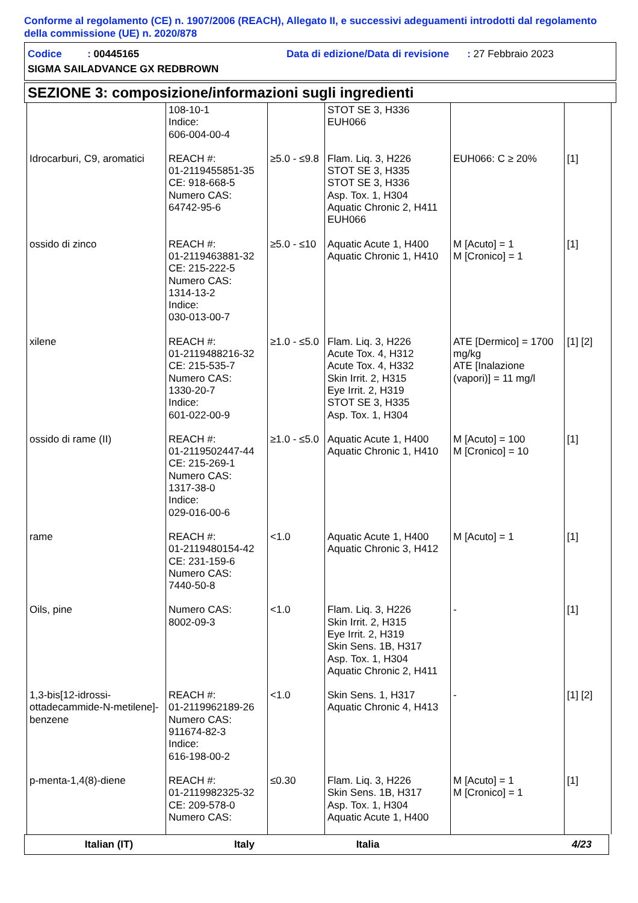Conforme al regolamento (CE) n. 1907/2006 (REACH), Allegato II, e successivi adeguamenti introdotti dal regolamento della commissione (UE) n. 2020/878
Codice : 00445165 Data di edizione/Data di revisione: 27 Febbraio 2023
SIGMA SAILADVANCE GX REDBROWN
SEZIONE 3: composizione/informazioni sugli ingredienti
| | 108-10-1 Indice: 606-004-00-4 | | STOT SE 3, H336 EUH066 | | |
| Idrocarburi, C9, aromatici | REACH #: 01-2119455851-35 CE: 918-668-5 Numero CAS: 64742-95-6 | ≥5.0 - ≤9.8 | Flam. Liq. 3, H226 STOT SE 3, H335 STOT SE 3, H336 Asp. Tox. 1, H304 Aquatic Chronic 2, H411 EUH066 | EUH066: C ≥ 20% | [1] |
| ossido di zinco | REACH #: 01-2119463881-32 CE: 215-222-5 Numero CAS: 1314-13-2 Indice: 030-013-00-7 | ≥5.0 - ≤10 | Aquatic Acute 1, H400 Aquatic Chronic 1, H410 | M [Acuto] = 1 M [Cronico] = 1 | [1] |
| xilene | REACH #: 01-2119488216-32 CE: 215-535-7 Numero CAS: 1330-20-7 Indice: 601-022-00-9 | ≥1.0 - ≤5.0 | Flam. Liq. 3, H226 Acute Tox. 4, H312 Acute Tox. 4, H332 Skin Irrit. 2, H315 Eye Irrit. 2, H319 STOT SE 3, H335 Asp. Tox. 1, H304 | ATE [Dermico] = 1700 mg/kg ATE [Inalazione (vapori)] = 11 mg/l | [1] [2] |
| ossido di rame (II) | REACH #: 01-2119502447-44 CE: 215-269-1 Numero CAS: 1317-38-0 Indice: 029-016-00-6 | ≥1.0 - ≤5.0 | Aquatic Acute 1, H400 Aquatic Chronic 1, H410 | M [Acuto] = 100 M [Cronico] = 10 | [1] |
| rame | REACH #: 01-2119480154-42 CE: 231-159-6 Numero CAS: 7440-50-8 | <1.0 | Aquatic Acute 1, H400 Aquatic Chronic 3, H412 | M [Acuto] = 1 | [1] |
| Oils, pine | Numero CAS: 8002-09-3 | <1.0 | Flam. Liq. 3, H226 Skin Irrit. 2, H315 Eye Irrit. 2, H319 Skin Sens. 1B, H317 Asp. Tox. 1, H304 Aquatic Chronic 2, H411 | - | [1] |
| 1,3-bis[12-idrossi-ottadecammide-N-metilene]-benzene | REACH #: 01-2119962189-26 Numero CAS: 911674-82-3 Indice: 616-198-00-2 | <1.0 | Skin Sens. 1, H317 Aquatic Chronic 4, H413 | - | [1] [2] |
| p-menta-1,4(8)-diene | REACH #: 01-2119982325-32 CE: 209-578-0 Numero CAS: | ≤0.30 | Flam. Liq. 3, H226 Skin Sens. 1B, H317 Asp. Tox. 1, H304 Aquatic Acute 1, H400 | M [Acuto] = 1 M [Cronico] = 1 | [1] |
Italian (IT) Italy Italia 4/23